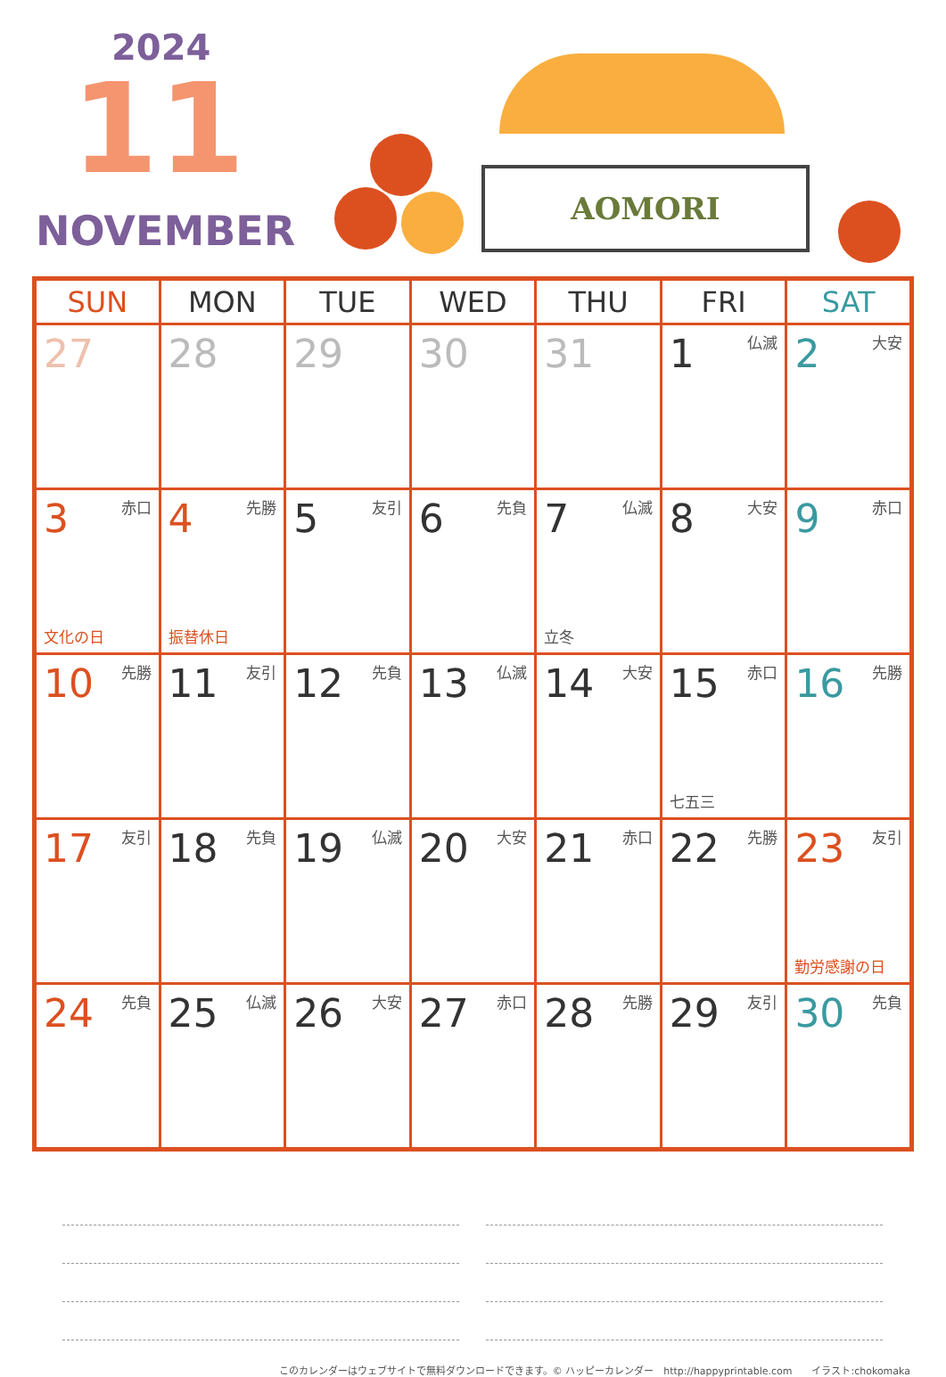2024
11
NOVEMBER
AOMORI
| SUN | MON | TUE | WED | THU | FRI | SAT |
| --- | --- | --- | --- | --- | --- | --- |
| 27 | 28 | 29 | 30 | 31 | 1 仏滅 | 2 大安 |
| 3 赤口 文化の日 | 4 先勝 振替休日 | 5 友引 | 6 先負 | 7 仏滅 立冬 | 8 大安 | 9 赤口 |
| 10 先勝 | 11 友引 | 12 先負 | 13 仏滅 | 14 大安 | 15 赤口 七五三 | 16 先勝 |
| 17 友引 | 18 先負 | 19 仏滅 | 20 大安 | 21 赤口 | 22 先勝 | 23 友引 勤労感謝の日 |
| 24 先負 | 25 仏滅 | 26 大安 | 27 赤口 | 28 先勝 | 29 友引 | 30 先負 |
このカレンダーはウェブサイトで無料ダウンロードできます。© ハッピーカレンダー　http://happyprintable.com　　イラスト:chokomaka